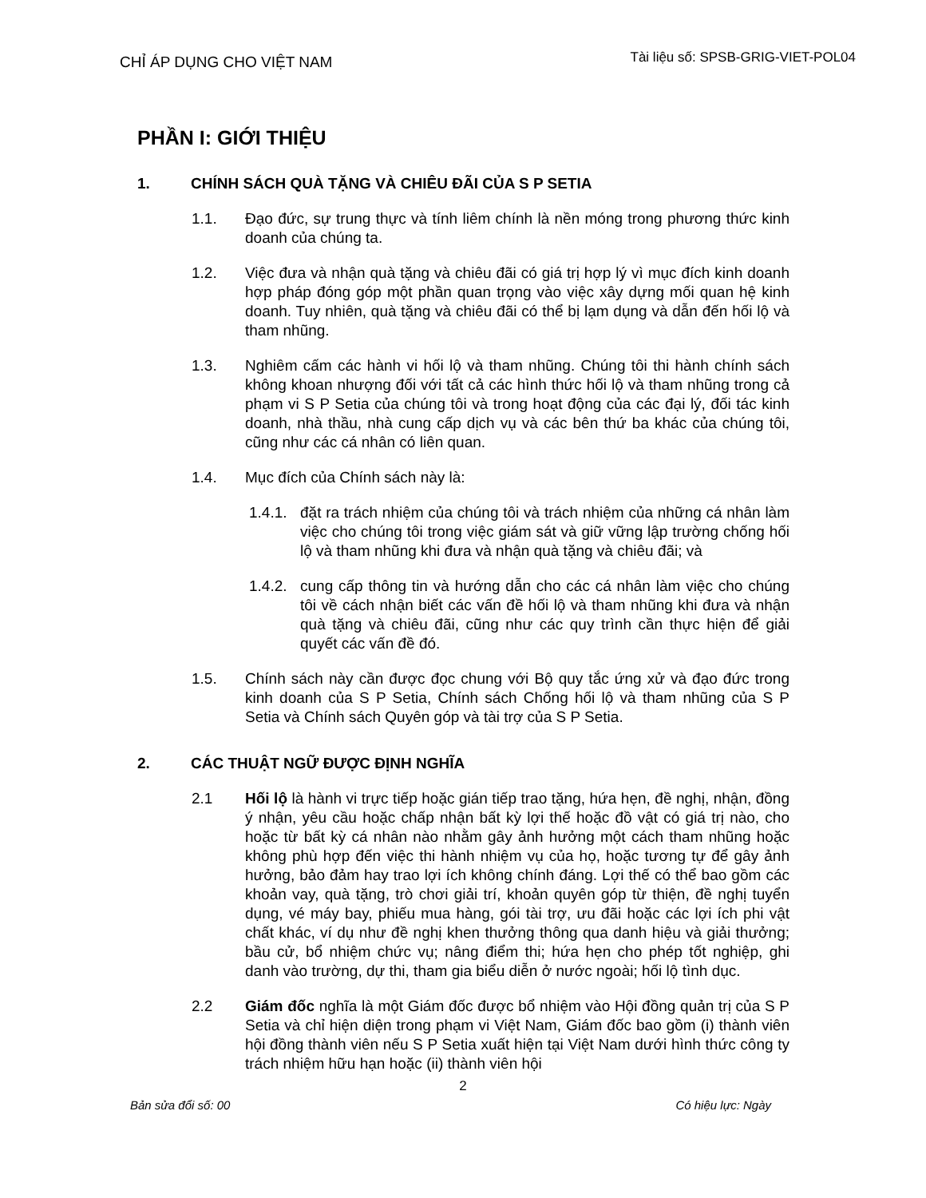CHỈ ÁP DỤNG CHO VIỆT NAM
Tài liệu số: SPSB-GRIG-VIET-POL04
PHẦN I: GIỚI THIỆU
1. CHÍNH SÁCH QUÀ TẶNG VÀ CHIÊU ĐÃI CỦA S P SETIA
1.1. Đạo đức, sự trung thực và tính liêm chính là nền móng trong phương thức kinh doanh của chúng ta.
1.2. Việc đưa và nhận quà tặng và chiêu đãi có giá trị hợp lý vì mục đích kinh doanh hợp pháp đóng góp một phần quan trọng vào việc xây dựng mối quan hệ kinh doanh. Tuy nhiên, quà tặng và chiêu đãi có thể bị lạm dụng và dẫn đến hối lộ và tham nhũng.
1.3. Nghiêm cấm các hành vi hối lộ và tham nhũng. Chúng tôi thi hành chính sách không khoan nhượng đối với tất cả các hình thức hối lộ và tham nhũng trong cả phạm vi S P Setia của chúng tôi và trong hoạt động của các đại lý, đối tác kinh doanh, nhà thầu, nhà cung cấp dịch vụ và các bên thứ ba khác của chúng tôi, cũng như các cá nhân có liên quan.
1.4. Mục đích của Chính sách này là:
1.4.1.
đặt ra trách nhiệm của chúng tôi và trách nhiệm của những cá nhân làm việc cho chúng tôi trong việc giám sát và giữ vững lập trường chống hối lộ và tham nhũng khi đưa và nhận quà tặng và chiêu đãi; và
1.4.2.
cung cấp thông tin và hướng dẫn cho các cá nhân làm việc cho chúng tôi về cách nhận biết các vấn đề hối lộ và tham nhũng khi đưa và nhận quà tặng và chiêu đãi, cũng như các quy trình cần thực hiện để giải quyết các vấn đề đó.
1.5. Chính sách này cần được đọc chung với Bộ quy tắc ứng xử và đạo đức trong kinh doanh của S P Setia, Chính sách Chống hối lộ và tham nhũng của S P Setia và Chính sách Quyên góp và tài trợ của S P Setia.
2. CÁC THUẬT NGỮ ĐƯỢC ĐỊNH NGHĨA
2.1 Hối lộ là hành vi trực tiếp hoặc gián tiếp trao tặng, hứa hẹn, đề nghị, nhận, đồng ý nhận, yêu cầu hoặc chấp nhận bất kỳ lợi thế hoặc đồ vật có giá trị nào, cho hoặc từ bất kỳ cá nhân nào nhằm gây ảnh hưởng một cách tham nhũng hoặc không phù hợp đến việc thi hành nhiệm vụ của họ, hoặc tương tự để gây ảnh hưởng, bảo đảm hay trao lợi ích không chính đáng. Lợi thế có thể bao gồm các khoản vay, quà tặng, trò chơi giải trí, khoản quyên góp từ thiện, đề nghị tuyển dụng, vé máy bay, phiếu mua hàng, gói tài trợ, ưu đãi hoặc các lợi ích phi vật chất khác, ví dụ như đề nghị khen thưởng thông qua danh hiệu và giải thưởng; bầu cử, bổ nhiệm chức vụ; nâng điểm thi; hứa hẹn cho phép tốt nghiệp, ghi danh vào trường, dự thi, tham gia biểu diễn ở nước ngoài; hối lộ tình dục.
2.2 Giám đốc nghĩa là một Giám đốc được bổ nhiệm vào Hội đồng quản trị của S P Setia và chỉ hiện diện trong phạm vi Việt Nam, Giám đốc bao gồm (i) thành viên hội đồng thành viên nếu S P Setia xuất hiện tại Việt Nam dưới hình thức công ty trách nhiệm hữu hạn hoặc (ii) thành viên hội
2
Bản sửa đổi số: 00 Có hiệu lực: Ngày